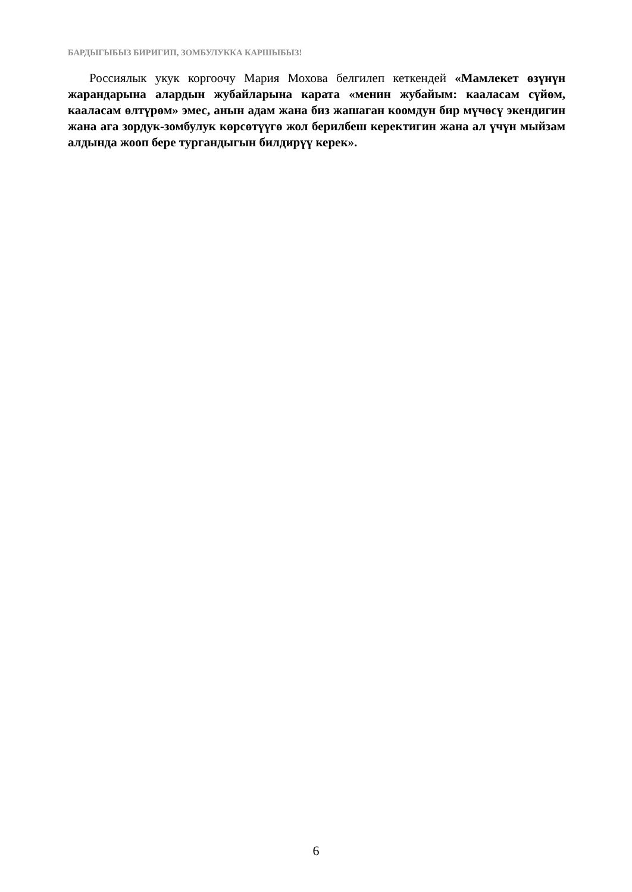БАРДЫГЫБЫЗ БИРИГИП, ЗОМБУЛУККА КАРШЫБЫЗ!
Россиялык укук коргоочу Мария Мохова белгилеп кеткендей «Мамлекет өзүнүн жарандарына алардын жубайларына карата «менин жубайым: кааласам сүйөм, кааласам өлтүрөм» эмес, анын адам жана биз жашаган коомдун бир мүчөсү экендигин жана ага зордук-зомбулук көрсөтүүгө жол берилбеш керектигин жана ал үчүн мыйзам алдында жооп бере тургандыгын билдирүү керек».
6